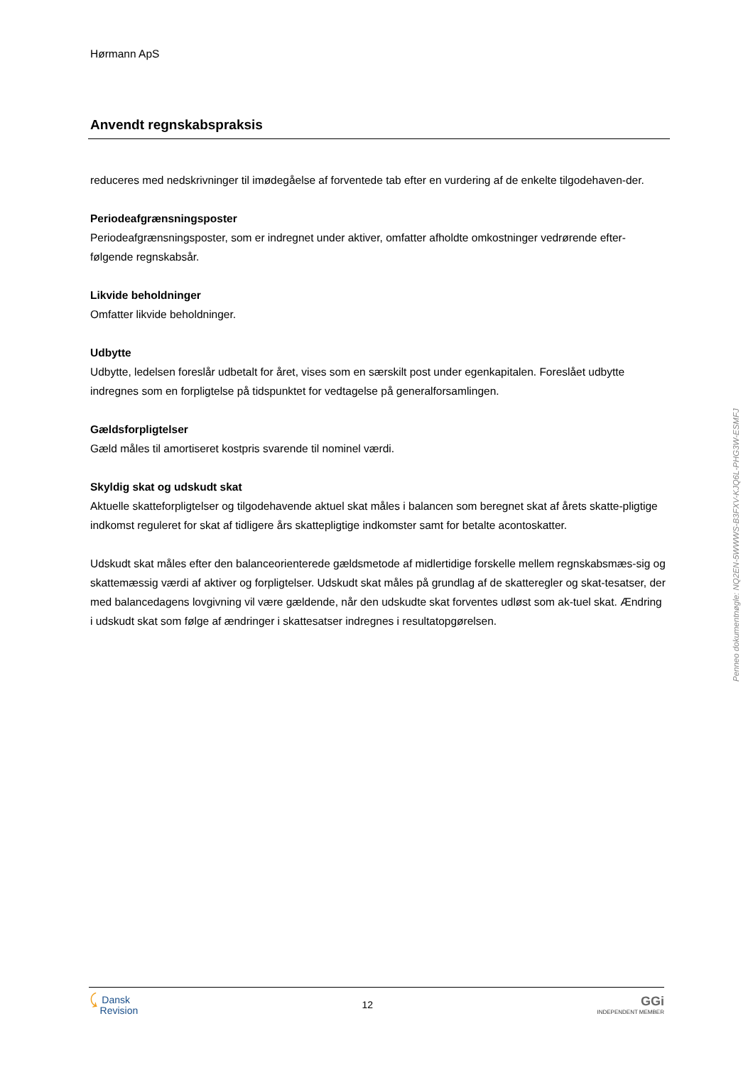Hørmann ApS
Anvendt regnskabspraksis
reduceres med nedskrivninger til imødegåelse af forventede tab efter en vurdering af de enkelte tilgodehaven-der.
Periodeafgrænsningsposter
Periodeafgrænsningsposter, som er indregnet under aktiver, omfatter afholdte omkostninger vedrørende efter-følgende regnskabsår.
Likvide beholdninger
Omfatter likvide beholdninger.
Udbytte
Udbytte, ledelsen foreslår udbetalt for året, vises som en særskilt post under egenkapitalen. Foreslået udbytte indregnes som en forpligtelse på tidspunktet for vedtagelse på generalforsamlingen.
Gældsforpligtelser
Gæld måles til amortiseret kostpris svarende til nominel værdi.
Skyldig skat og udskudt skat
Aktuelle skatteforpligtelser og tilgodehavende aktuel skat måles i balancen som beregnet skat af årets skatte-pligtige indkomst reguleret for skat af tidligere års skattepligtige indkomster samt for betalte acontoskatter.
Udskudt skat måles efter den balanceorienterede gældsmetode af midlertidige forskelle mellem regnskabsmæs-sig og skattemæssig værdi af aktiver og forpligtelser. Udskudt skat måles på grundlag af de skatteregler og skat-tesatser, der med balancedagens lovgivning vil være gældende, når den udskudte skat forventes udløst som ak-tuel skat. Ændring i udskudt skat som følge af ændringer i skattesatser indregnes i resultatopgørelsen.
Penneo dokumentnøgle: NQ2EN-5WWWS-B3FXV-KJQ6L-PHG3W-ESMFJ
⤹ Dansk
Revision
12
GGi
INDEPENDENT MEMBER